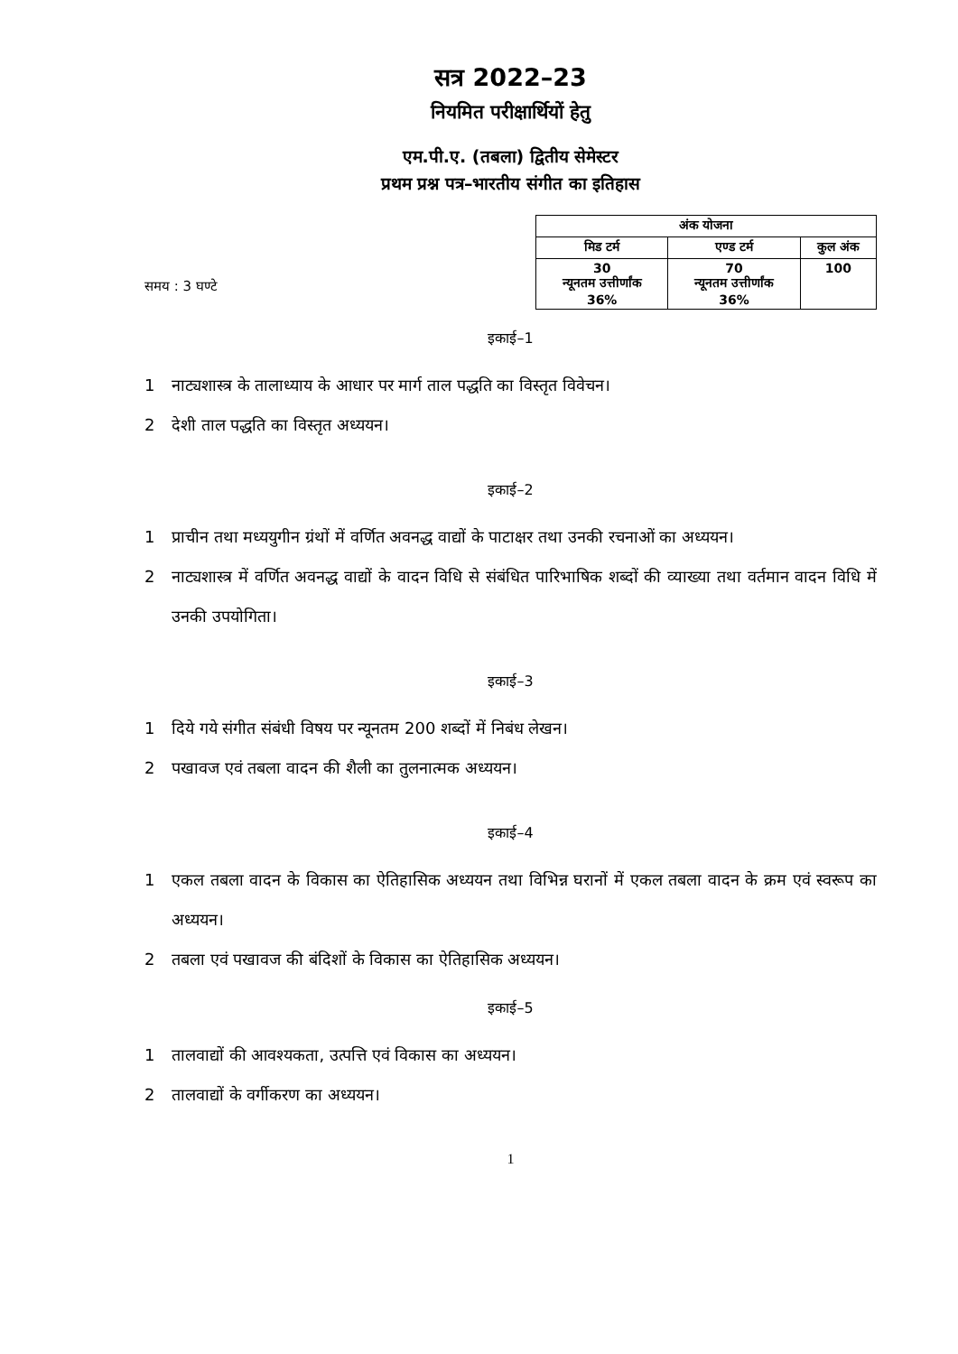सत्र 2022–23
नियमित परीक्षार्थियों हेतु
एम.पी.ए. (तबला) द्वितीय सेमेस्टर
प्रथम प्रश्न पत्र–भारतीय संगीत का इतिहास
समय : 3 घण्टे
| अंक योजना | | |
| --- | --- | --- |
| मिड टर्म | एण्ड टर्म | कुल अंक |
| 30 न्यूनतम उत्तीर्णांक 36% | 70 न्यूनतम उत्तीर्णांक 36% | 100 |
इकाई–1
1 नाट्यशास्त्र के तालाध्याय के आधार पर मार्ग ताल पद्धति का विस्तृत विवेचन।
2 देशी ताल पद्धति का विस्तृत अध्ययन।
इकाई–2
1 प्राचीन तथा मध्ययुगीन ग्रंथों में वर्णित अवनद्ध वाद्यों के पाटाक्षर तथा उनकी रचनाओं का अध्ययन।
2 नाट्यशास्त्र में वर्णित अवनद्ध वाद्यों के वादन विधि से संबंधित पारिभाषिक शब्दों की व्याख्या तथा वर्तमान वादन विधि में उनकी उपयोगिता।
इकाई–3
1 दिये गये संगीत संबंधी विषय पर न्यूनतम 200 शब्दों में निबंध लेखन।
2 पखावज एवं तबला वादन की शैली का तुलनात्मक अध्ययन।
इकाई–4
1 एकल तबला वादन के विकास का ऐतिहासिक अध्ययन तथा विभिन्न घरानों में एकल तबला वादन के क्रम एवं स्वरूप का अध्ययन।
2 तबला एवं पखावज की बंदिशों के विकास का ऐतिहासिक अध्ययन।
इकाई–5
1 तालवाद्यों की आवश्यकता, उत्पत्ति एवं विकास का अध्ययन।
2 तालवाद्यों के वर्गीकरण का अध्ययन।
1